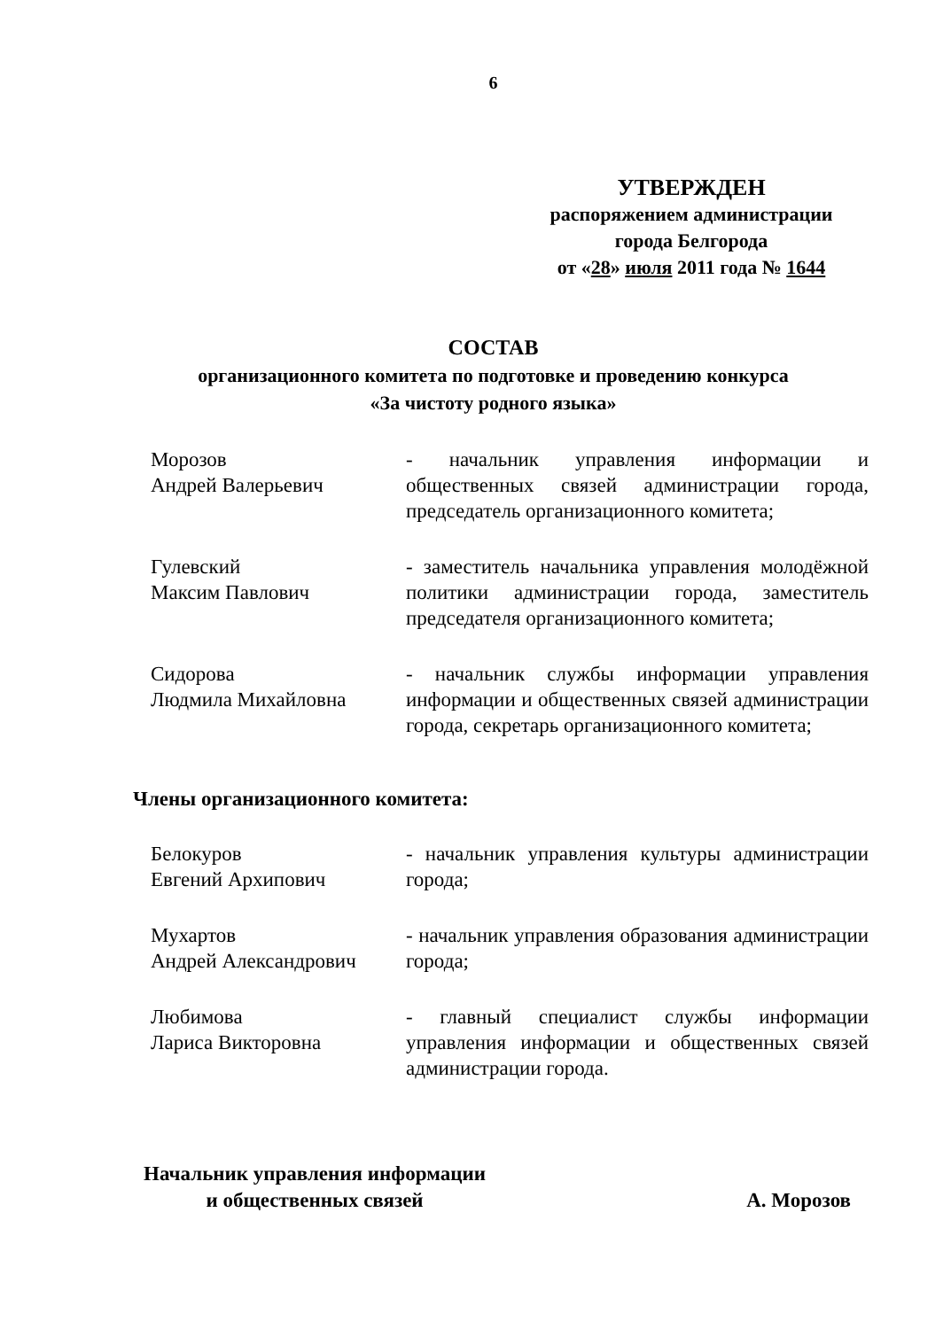6
УТВЕРЖДЕН
распоряжением администрации
города Белгорода
от «28» июля 2011 года № 1644
СОСТАВ
организационного комитета по подготовке и проведению конкурса
«За чистоту родного языка»
Морозов
Андрей Валерьевич
- начальник управления информации и общественных связей администрации города, председатель организационного комитета;
Гулевский
Максим Павлович
- заместитель начальника управления молодёжной политики администрации города, заместитель председателя организационного комитета;
Сидорова
Людмила Михайловна
- начальник службы информации управления информации и общественных связей администрации города, секретарь организационного комитета;
Члены организационного комитета:
Белокуров
Евгений Архипович
- начальник управления культуры администрации города;
Мухартов
Андрей Александрович
- начальник управления образования администрации города;
Любимова
Лариса Викторовна
- главный специалист службы информации управления информации и общественных связей администрации города.
Начальник управления информации
и общественных связей
А. Морозов